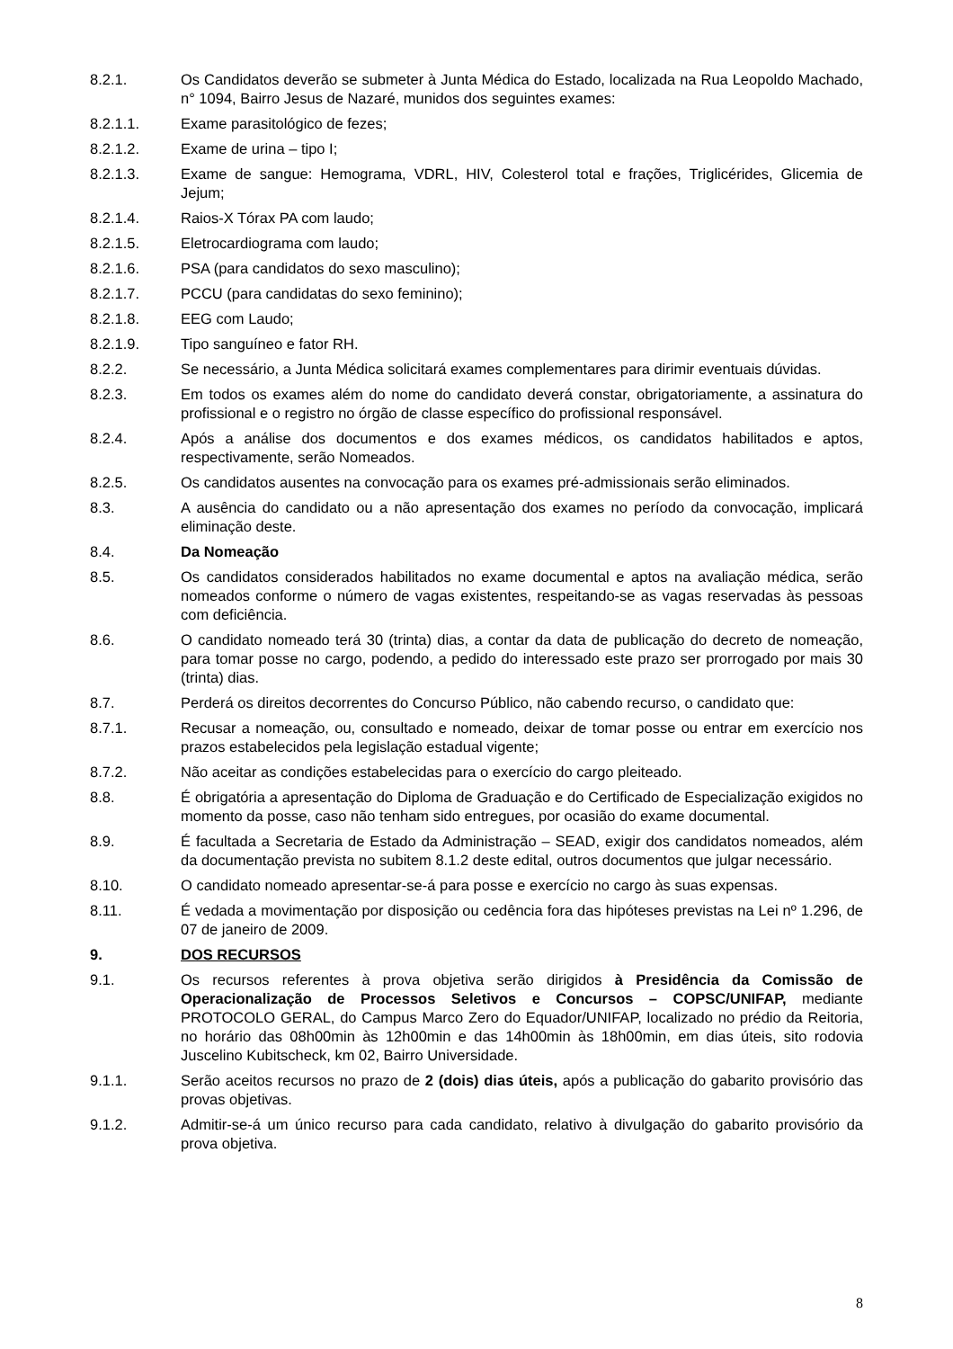8.2.1. Os Candidatos deverão se submeter à Junta Médica do Estado, localizada na Rua Leopoldo Machado, n° 1094, Bairro Jesus de Nazaré, munidos dos seguintes exames:
8.2.1.1. Exame parasitológico de fezes;
8.2.1.2. Exame de urina – tipo I;
8.2.1.3. Exame de sangue: Hemograma, VDRL, HIV, Colesterol total e frações, Triglicérides, Glicemia de Jejum;
8.2.1.4. Raios-X Tórax PA com laudo;
8.2.1.5. Eletrocardiograma com laudo;
8.2.1.6. PSA (para candidatos do sexo masculino);
8.2.1.7. PCCU (para candidatas do sexo feminino);
8.2.1.8. EEG com Laudo;
8.2.1.9. Tipo sanguíneo e fator RH.
8.2.2. Se necessário, a Junta Médica solicitará exames complementares para dirimir eventuais dúvidas.
8.2.3. Em todos os exames além do nome do candidato deverá constar, obrigatoriamente, a assinatura do profissional e o registro no órgão de classe específico do profissional responsável.
8.2.4. Após a análise dos documentos e dos exames médicos, os candidatos habilitados e aptos, respectivamente, serão Nomeados.
8.2.5. Os candidatos ausentes na convocação para os exames pré-admissionais serão eliminados.
8.3. A ausência do candidato ou a não apresentação dos exames no período da convocação, implicará eliminação deste.
8.4. Da Nomeação
8.5. Os candidatos considerados habilitados no exame documental e aptos na avaliação médica, serão nomeados conforme o número de vagas existentes, respeitando-se as vagas reservadas às pessoas com deficiência.
8.6. O candidato nomeado terá 30 (trinta) dias, a contar da data de publicação do decreto de nomeação, para tomar posse no cargo, podendo, a pedido do interessado este prazo ser prorrogado por mais 30 (trinta) dias.
8.7. Perderá os direitos decorrentes do Concurso Público, não cabendo recurso, o candidato que:
8.7.1. Recusar a nomeação, ou, consultado e nomeado, deixar de tomar posse ou entrar em exercício nos prazos estabelecidos pela legislação estadual vigente;
8.7.2. Não aceitar as condições estabelecidas para o exercício do cargo pleiteado.
8.8. É obrigatória a apresentação do Diploma de Graduação e do Certificado de Especialização exigidos no momento da posse, caso não tenham sido entregues, por ocasião do exame documental.
8.9. É facultada a Secretaria de Estado da Administração – SEAD, exigir dos candidatos nomeados, além da documentação prevista no subitem 8.1.2 deste edital, outros documentos que julgar necessário.
8.10. O candidato nomeado apresentar-se-á para posse e exercício no cargo às suas expensas.
8.11. É vedada a movimentação por disposição ou cedência fora das hipóteses previstas na Lei nº 1.296, de 07 de janeiro de 2009.
9. DOS RECURSOS
9.1. Os recursos referentes à prova objetiva serão dirigidos à Presidência da Comissão de Operacionalização de Processos Seletivos e Concursos – COPSC/UNIFAP, mediante PROTOCOLO GERAL, do Campus Marco Zero do Equador/UNIFAP, localizado no prédio da Reitoria, no horário das 08h00min às 12h00min e das 14h00min às 18h00min, em dias úteis, sito rodovia Juscelino Kubitscheck, km 02, Bairro Universidade.
9.1.1. Serão aceitos recursos no prazo de 2 (dois) dias úteis, após a publicação do gabarito provisório das provas objetivas.
9.1.2. Admitir-se-á um único recurso para cada candidato, relativo à divulgação do gabarito provisório da prova objetiva.
8